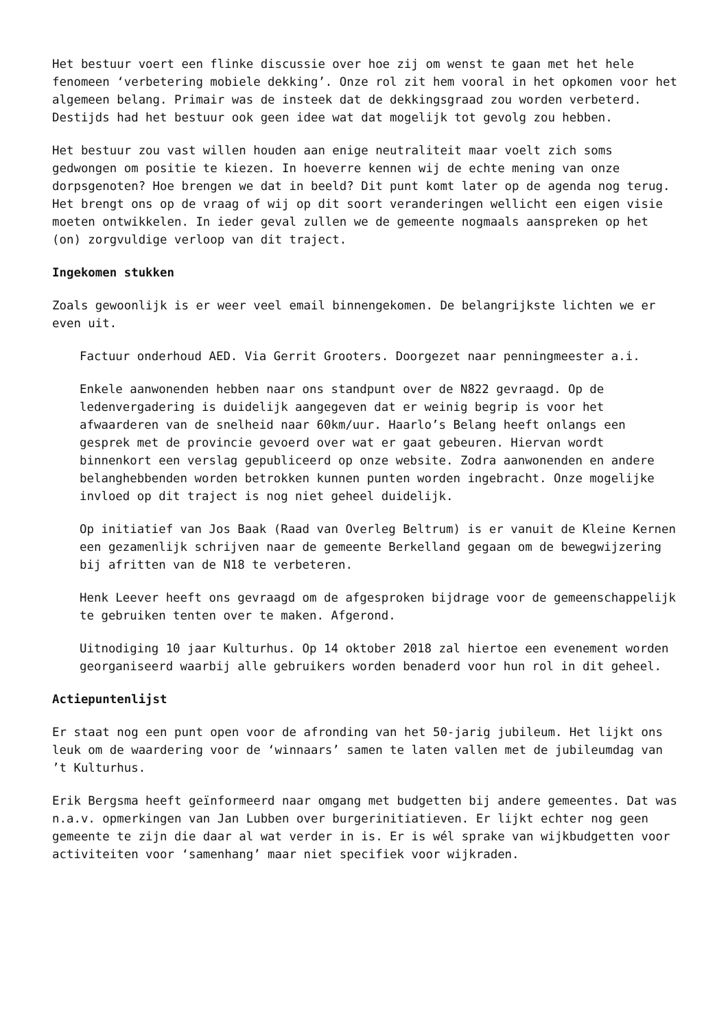Het bestuur voert een flinke discussie over hoe zij om wenst te gaan met het hele fenomeen ‘verbetering mobiele dekking’. Onze rol zit hem vooral in het opkomen voor het algemeen belang. Primair was de insteek dat de dekkingsgraad zou worden verbeterd. Destijds had het bestuur ook geen idee wat dat mogelijk tot gevolg zou hebben.
Het bestuur zou vast willen houden aan enige neutraliteit maar voelt zich soms gedwongen om positie te kiezen. In hoeverre kennen wij de echte mening van onze dorpsgenoten? Hoe brengen we dat in beeld? Dit punt komt later op de agenda nog terug. Het brengt ons op de vraag of wij op dit soort veranderingen wellicht een eigen visie moeten ontwikkelen. In ieder geval zullen we de gemeente nogmaals aanspreken op het (on) zorgvuldige verloop van dit traject.
Ingekomen stukken
Zoals gewoonlijk is er weer veel email binnengekomen. De belangrijkste lichten we er even uit.
Factuur onderhoud AED. Via Gerrit Grooters. Doorgezet naar penningmeester a.i.
Enkele aanwonenden hebben naar ons standpunt over de N822 gevraagd. Op de ledenvergadering is duidelijk aangegeven dat er weinig begrip is voor het afwaarderen van de snelheid naar 60km/uur. Haarlo’s Belang heeft onlangs een gesprek met de provincie gevoerd over wat er gaat gebeuren. Hiervan wordt binnenkort een verslag gepubliceerd op onze website. Zodra aanwonenden en andere belanghebbenden worden betrokken kunnen punten worden ingebracht. Onze mogelijke invloed op dit traject is nog niet geheel duidelijk.
Op initiatief van Jos Baak (Raad van Overleg Beltrum) is er vanuit de Kleine Kernen een gezamenlijk schrijven naar de gemeente Berkelland gegaan om de bewegwijzering bij afritten van de N18 te verbeteren.
Henk Leever heeft ons gevraagd om de afgesproken bijdrage voor de gemeenschappelijk te gebruiken tenten over te maken. Afgerond.
Uitnodiging 10 jaar Kulturhus. Op 14 oktober 2018 zal hiertoe een evenement worden georganiseerd waarbij alle gebruikers worden benaderd voor hun rol in dit geheel.
Actiepuntenlijst
Er staat nog een punt open voor de afronding van het 50-jarig jubileum. Het lijkt ons leuk om de waardering voor de ‘winnaars’ samen te laten vallen met de jubileumdag van ’t Kulturhus.
Erik Bergsma heeft geïnformeerd naar omgang met budgetten bij andere gemeentes. Dat was n.a.v. opmerkingen van Jan Lubben over burgerinitiatieven. Er lijkt echter nog geen gemeente te zijn die daar al wat verder in is. Er is wél sprake van wijkbudgetten voor activiteiten voor ‘samenhang’ maar niet specifiek voor wijkraden.